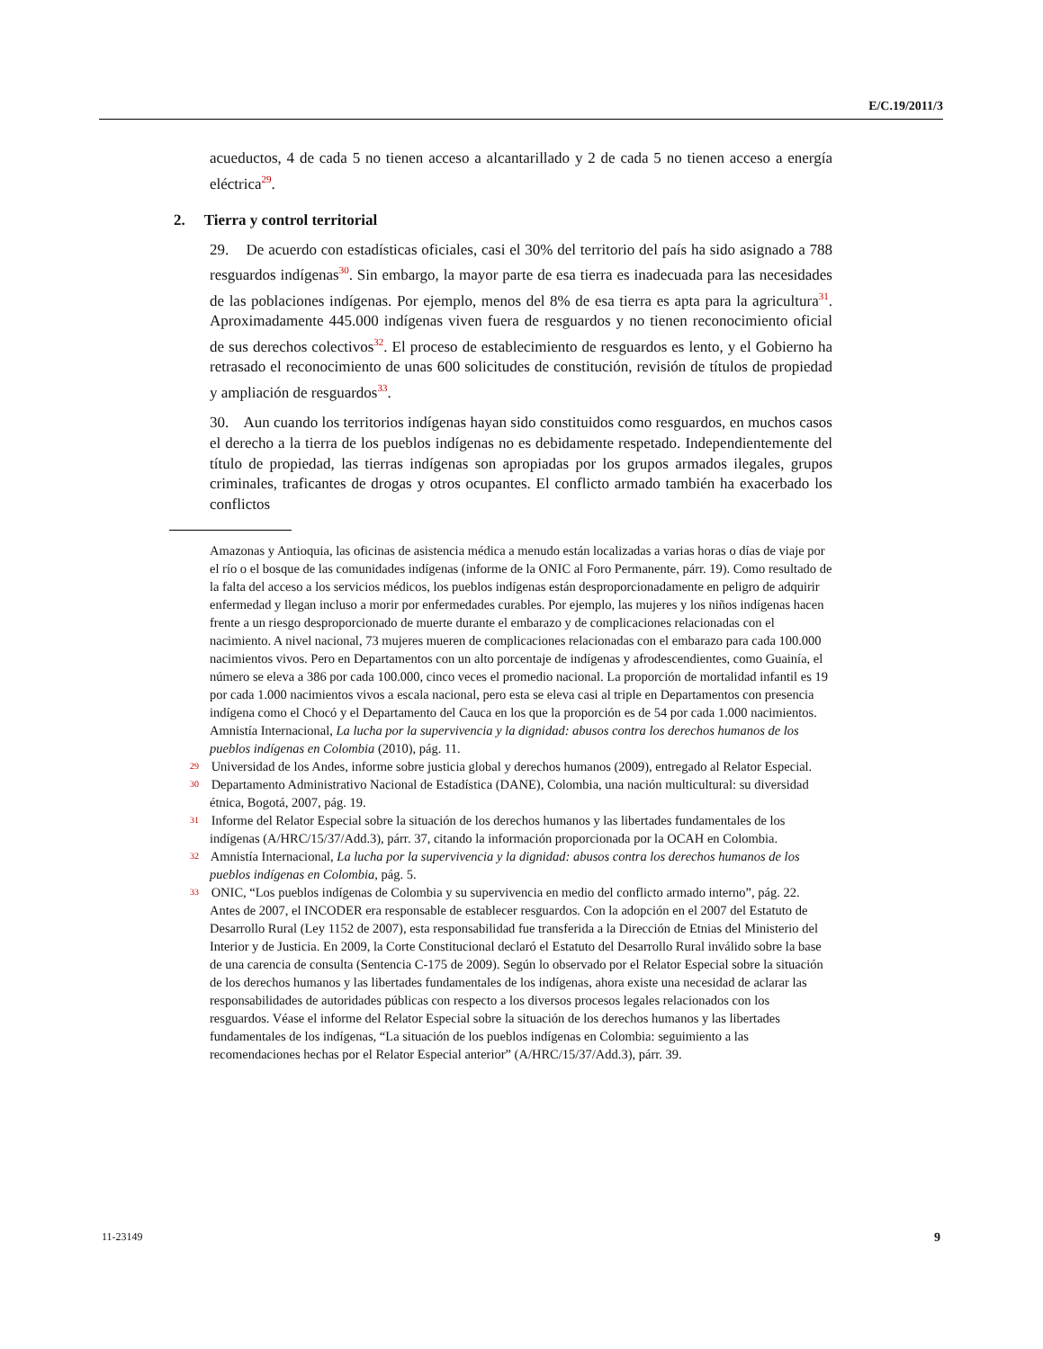E/C.19/2011/3
acueductos, 4 de cada 5 no tienen acceso a alcantarillado y 2 de cada 5 no tienen acceso a energía eléctrica<sup>29</sup>.
2. Tierra y control territorial
29. De acuerdo con estadísticas oficiales, casi el 30% del territorio del país ha sido asignado a 788 resguardos indígenas<sup>30</sup>. Sin embargo, la mayor parte de esa tierra es inadecuada para las necesidades de las poblaciones indígenas. Por ejemplo, menos del 8% de esa tierra es apta para la agricultura<sup>31</sup>. Aproximadamente 445.000 indígenas viven fuera de resguardos y no tienen reconocimiento oficial de sus derechos colectivos<sup>32</sup>. El proceso de establecimiento de resguardos es lento, y el Gobierno ha retrasado el reconocimiento de unas 600 solicitudes de constitución, revisión de títulos de propiedad y ampliación de resguardos<sup>33</sup>.
30. Aun cuando los territorios indígenas hayan sido constituidos como resguardos, en muchos casos el derecho a la tierra de los pueblos indígenas no es debidamente respetado. Independientemente del título de propiedad, las tierras indígenas son apropiadas por los grupos armados ilegales, grupos criminales, traficantes de drogas y otros ocupantes. El conflicto armado también ha exacerbado los conflictos
Amazonas y Antioquia, las oficinas de asistencia médica a menudo están localizadas a varias horas o días de viaje por el río o el bosque de las comunidades indígenas (informe de la ONIC al Foro Permanente, párr. 19). Como resultado de la falta del acceso a los servicios médicos, los pueblos indígenas están desproporcionadamente en peligro de adquirir enfermedad y llegan incluso a morir por enfermedades curables. Por ejemplo, las mujeres y los niños indígenas hacen frente a un riesgo desproporcionado de muerte durante el embarazo y de complicaciones relacionadas con el nacimiento. A nivel nacional, 73 mujeres mueren de complicaciones relacionadas con el embarazo para cada 100.000 nacimientos vivos. Pero en Departamentos con un alto porcentaje de indígenas y afrodescendientes, como Guainía, el número se eleva a 386 por cada 100.000, cinco veces el promedio nacional. La proporción de mortalidad infantil es 19 por cada 1.000 nacimientos vivos a escala nacional, pero esta se eleva casi al triple en Departamentos con presencia indígena como el Chocó y el Departamento del Cauca en los que la proporción es de 54 por cada 1.000 nacimientos. Amnistía Internacional, La lucha por la supervivencia y la dignidad: abusos contra los derechos humanos de los pueblos indígenas en Colombia (2010), pág. 11.
29 Universidad de los Andes, informe sobre justicia global y derechos humanos (2009), entregado al Relator Especial.
30 Departamento Administrativo Nacional de Estadística (DANE), Colombia, una nación multicultural: su diversidad étnica, Bogotá, 2007, pág. 19.
31 Informe del Relator Especial sobre la situación de los derechos humanos y las libertades fundamentales de los indígenas (A/HRC/15/37/Add.3), párr. 37, citando la información proporcionada por la OCAH en Colombia.
32 Amnistía Internacional, La lucha por la supervivencia y la dignidad: abusos contra los derechos humanos de los pueblos indígenas en Colombia, pág. 5.
33 ONIC, “Los pueblos indígenas de Colombia y su supervivencia en medio del conflicto armado interno”, pág. 22. Antes de 2007, el INCODER era responsable de establecer resguardos. Con la adopción en el 2007 del Estatuto de Desarrollo Rural (Ley 1152 de 2007), esta responsabilidad fue transferida a la Dirección de Etnias del Ministerio del Interior y de Justicia. En 2009, la Corte Constitucional declaró el Estatuto del Desarrollo Rural inválido sobre la base de una carencia de consulta (Sentencia C-175 de 2009). Según lo observado por el Relator Especial sobre la situación de los derechos humanos y las libertades fundamentales de los indígenas, ahora existe una necesidad de aclarar las responsabilidades de autoridades públicas con respecto a los diversos procesos legales relacionados con los resguardos. Véase el informe del Relator Especial sobre la situación de los derechos humanos y las libertades fundamentales de los indígenas, “La situación de los pueblos indígenas en Colombia: seguimiento a las recomendaciones hechas por el Relator Especial anterior” (A/HRC/15/37/Add.3), párr. 39.
11-23149 9